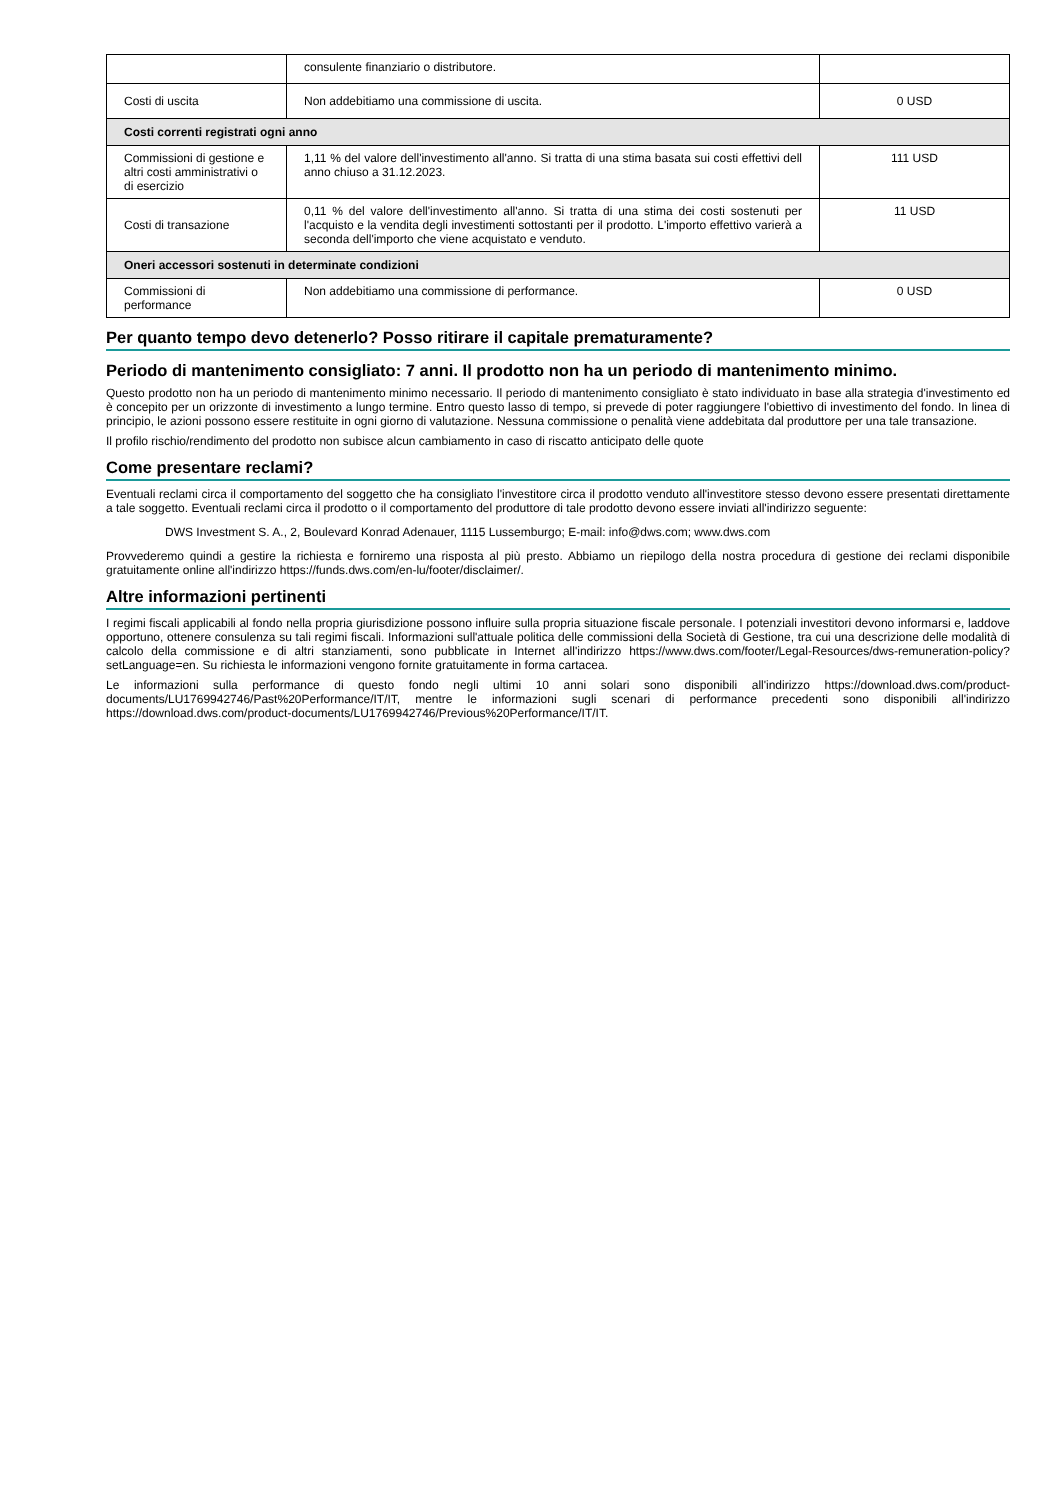| | consulente finanziario o distributore. | |
| Costi di uscita | Non addebitiamo una commissione di uscita. | 0 USD |
| Costi correnti registrati ogni anno | | |
| Commissioni di gestione e altri costi amministrativi o di esercizio | 1,11 % del valore dell'investimento all'anno. Si tratta di una stima basata sui costi effettivi dell anno chiuso a 31.12.2023. | 111 USD |
| Costi di transazione | 0,11 % del valore dell'investimento all'anno. Si tratta di una stima dei costi sostenuti per l'acquisto e la vendita degli investimenti sottostanti per il prodotto. L'importo effettivo varierà a seconda dell'importo che viene acquistato e venduto. | 11 USD |
| Oneri accessori sostenuti in determinate condizioni | | |
| Commissioni di performance | Non addebitiamo una commissione di performance. | 0 USD |
Per quanto tempo devo detenerlo? Posso ritirare il capitale prematuramente?
Periodo di mantenimento consigliato: 7 anni. Il prodotto non ha un periodo di mantenimento minimo.
Questo prodotto non ha un periodo di mantenimento minimo necessario. Il periodo di mantenimento consigliato è stato individuato in base alla strategia d'investimento ed è concepito per un orizzonte di investimento a lungo termine. Entro questo lasso di tempo, si prevede di poter raggiungere l'obiettivo di investimento del fondo. In linea di principio, le azioni possono essere restituite in ogni giorno di valutazione. Nessuna commissione o penalità viene addebitata dal produttore per una tale transazione.
Il profilo rischio/rendimento del prodotto non subisce alcun cambiamento in caso di riscatto anticipato delle quote
Come presentare reclami?
Eventuali reclami circa il comportamento del soggetto che ha consigliato l'investitore circa il prodotto venduto all'investitore stesso devono essere presentati direttamente a tale soggetto. Eventuali reclami circa il prodotto o il comportamento del produttore di tale prodotto devono essere inviati all'indirizzo seguente:
DWS Investment S. A., 2, Boulevard Konrad Adenauer, 1115 Lussemburgo; E-mail: info@dws.com; www.dws.com
Provvederemo quindi a gestire la richiesta e forniremo una risposta al più presto. Abbiamo un riepilogo della nostra procedura di gestione dei reclami disponibile gratuitamente online all'indirizzo https://funds.dws.com/en-lu/footer/disclaimer/.
Altre informazioni pertinenti
I regimi fiscali applicabili al fondo nella propria giurisdizione possono influire sulla propria situazione fiscale personale. I potenziali investitori devono informarsi e, laddove opportuno, ottenere consulenza su tali regimi fiscali. Informazioni sull'attuale politica delle commissioni della Società di Gestione, tra cui una descrizione delle modalità di calcolo della commissione e di altri stanziamenti, sono pubblicate in Internet all'indirizzo https://www.dws.com/footer/Legal-Resources/dws-remuneration-policy?setLanguage=en. Su richiesta le informazioni vengono fornite gratuitamente in forma cartacea.
Le informazioni sulla performance di questo fondo negli ultimi 10 anni solari sono disponibili all'indirizzo https://download.dws.com/product-documents/LU1769942746/Past%20Performance/IT/IT, mentre le informazioni sugli scenari di performance precedenti sono disponibili all'indirizzo https://download.dws.com/product-documents/LU1769942746/Previous%20Performance/IT/IT.